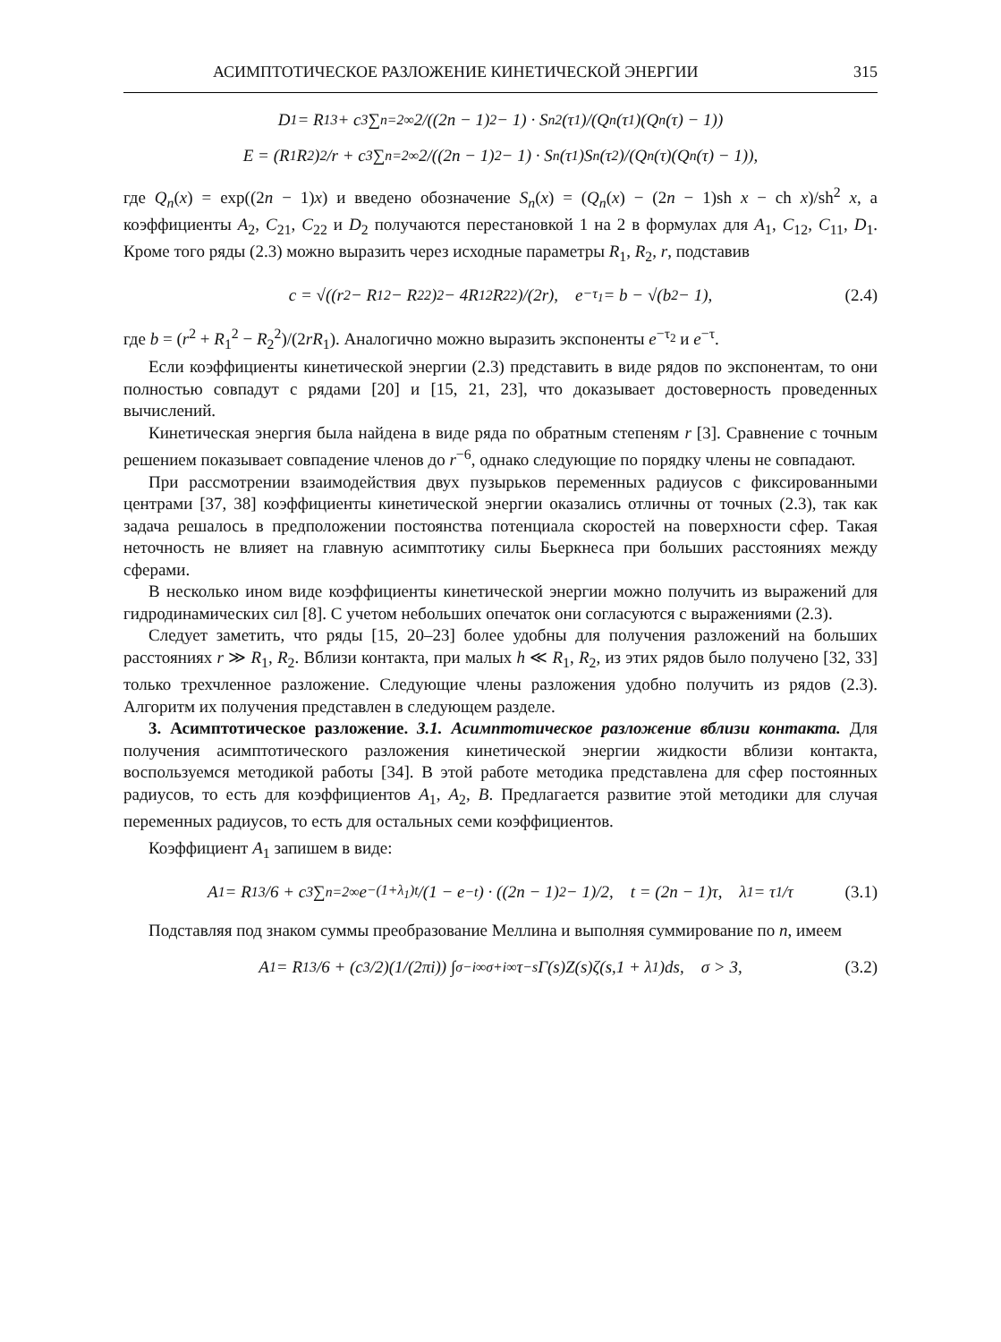АСИМПТОТИЧЕСКОЕ РАЗЛОЖЕНИЕ КИНЕТИЧЕСКОЙ ЭНЕРГИИ 315
D<sub>1</sub> = R<sub>1</sub><sup>3</sup> + c<sup>3</sup> ∑<sub>n=2</sub><sup>∞</sup> 2/((2n − 1)<sup>2</sup> − 1) · S<sub>n</sub><sup>2</sup>(τ<sub>1</sub>)/(Q<sub>n</sub>(τ<sub>1</sub>)(Q<sub>n</sub>(τ) − 1))
E = (R<sub>1</sub>R<sub>2</sub>)<sup>2</sup>/r + c<sup>3</sup> ∑<sub>n=2</sub><sup>∞</sup> 2/((2n − 1)<sup>2</sup> − 1) · S<sub>n</sub>(τ<sub>1</sub>)S<sub>n</sub>(τ<sub>2</sub>)/(Q<sub>n</sub>(τ)(Q<sub>n</sub>(τ) − 1)),
где Q<sub>n</sub>(x) = exp((2n − 1)x) и введено обозначение S<sub>n</sub>(x) = (Q<sub>n</sub>(x) − (2n − 1)sh x − ch x)/sh<sup>2</sup> x, а коэффициенты A<sub>2</sub>, C<sub>21</sub>, C<sub>22</sub> и D<sub>2</sub> получаются перестановкой 1 на 2 в формулах для A<sub>1</sub>, C<sub>12</sub>, C<sub>11</sub>, D<sub>1</sub>. Кроме того ряды (2.3) можно выразить через исходные параметры R<sub>1</sub>, R<sub>2</sub>, r, подставив
c = √((r<sup>2</sup> − R<sub>1</sub><sup>2</sup> − R<sub>2</sub><sup>2</sup>)<sup>2</sup> − 4R<sub>1</sub><sup>2</sup>R<sub>2</sub><sup>2</sup>)/(2r), e<sup>−τ<sub>1</sub></sup> = b − √(b<sup>2</sup> − 1), (2.4)
где b = (r<sup>2</sup> + R<sub>1</sub><sup>2</sup> − R<sub>2</sub><sup>2</sup>)/(2rR<sub>1</sub>). Аналогично можно выразить экспоненты e<sup>−τ<sub>2</sub></sup> и e<sup>−τ</sup>.
Если коэффициенты кинетической энергии (2.3) представить в виде рядов по экспонентам, то они полностью совпадут с рядами [20] и [15, 21, 23], что доказывает достоверность проведенных вычислений.
Кинетическая энергия была найдена в виде ряда по обратным степеням r [3]. Сравнение с точным решением показывает совпадение членов до r<sup>−6</sup>, однако следующие по порядку члены не совпадают.
При рассмотрении взаимодействия двух пузырьков переменных радиусов с фиксированными центрами [37, 38] коэффициенты кинетической энергии оказались отличны от точных (2.3), так как задача решалось в предположении постоянства потенциала скоростей на поверхности сфер. Такая неточность не влияет на главную асимптотику силы Бьеркнеса при больших расстояниях между сферами.
В несколько ином виде коэффициенты кинетической энергии можно получить из выражений для гидродинамических сил [8]. С учетом небольших опечаток они согласуются с выражениями (2.3).
Следует заметить, что ряды [15, 20–23] более удобны для получения разложений на больших расстояниях r ≫ R<sub>1</sub>, R<sub>2</sub>. Вблизи контакта, при малых h ≪ R<sub>1</sub>, R<sub>2</sub>, из этих рядов было получено [32, 33] только трехчленное разложение. Следующие члены разложения удобно получить из рядов (2.3). Алгоритм их получения представлен в следующем разделе.
3. Асимптотическое разложение. 3.1. Асимптотическое разложение вблизи контакта. Для получения асимптотического разложения кинетической энергии жидкости вблизи контакта, воспользуемся методикой работы [34]. В этой работе методика представлена для сфер постоянных радиусов, то есть для коэффициентов A<sub>1</sub>, A<sub>2</sub>, B. Предлагается развитие этой методики для случая переменных радиусов, то есть для остальных семи коэффициентов.
Коэффициент A<sub>1</sub> запишем в виде:
A<sub>1</sub> = R<sub>1</sub><sup>3</sup>/6 + c<sup>3</sup> ∑<sub>n=2</sub><sup>∞</sup> e<sup>−(1+λ<sub>1</sub>)t</sup>/(1 − e<sup>−t</sup>) · ((2n − 1)<sup>2</sup> − 1)/2, t = (2n − 1)τ, λ<sub>1</sub> = τ<sub>1</sub>/τ (3.1)
Подставляя под знаком суммы преобразование Меллина и выполняя суммирование по n, имеем
A<sub>1</sub> = R<sub>1</sub><sup>3</sup>/6 + (c<sup>3</sup>/2)(1/(2πi)) ∫<sub>σ−i∞</sub><sup>σ+i∞</sup> τ<sup>−s</sup>Γ(s)Z(s)ζ(s,1 + λ<sub>1</sub>)ds, σ > 3, (3.2)